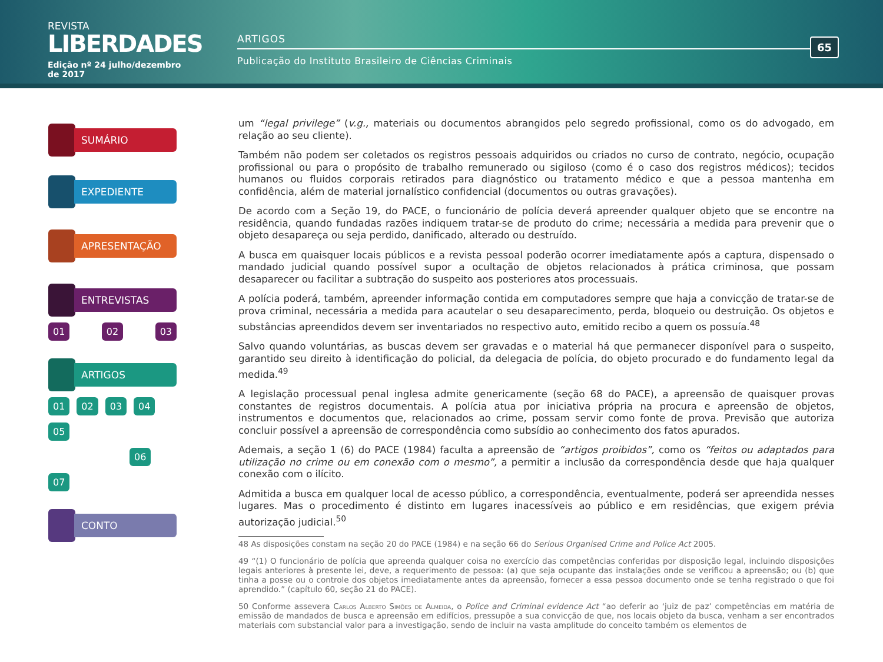REVISTA
LIBERDADES
Edição nº 24 julho/dezembro de 2017
ARTIGOS
Publicação do Instituto Brasileiro de Ciências Criminais
65
SUMÁRIO
EXPEDIENTE
APRESENTAÇÃO
ENTREVISTAS
01 02 03
ARTIGOS
01 02 03 04 05 06 07
CONTO
um “legal privilege” (v.g., materiais ou documentos abrangidos pelo segredo profissional, como os do advogado, em relação ao seu cliente).
Também não podem ser coletados os registros pessoais adquiridos ou criados no curso de contrato, negócio, ocupação profissional ou para o propósito de trabalho remunerado ou sigiloso (como é o caso dos registros médicos); tecidos humanos ou fluidos corporais retirados para diagnóstico ou tratamento médico e que a pessoa mantenha em confidência, além de material jornalístico confidencial (documentos ou outras gravações).
De acordo com a Seção 19, do PACE, o funcionário de polícia deverá apreender qualquer objeto que se encontre na residência, quando fundadas razões indiquem tratar-se de produto do crime; necessária a medida para prevenir que o objeto desapareça ou seja perdido, danificado, alterado ou destruído.
A busca em quaisquer locais públicos e a revista pessoal poderão ocorrer imediatamente após a captura, dispensado o mandado judicial quando possível supor a ocultação de objetos relacionados à prática criminosa, que possam desaparecer ou facilitar a subtração do suspeito aos posteriores atos processuais.
A polícia poderá, também, apreender informação contida em computadores sempre que haja a convicção de tratar-se de prova criminal, necessária a medida para acautelar o seu desaparecimento, perda, bloqueio ou destruição. Os objetos e substâncias apreendidos devem ser inventariados no respectivo auto, emitido recibo a quem os possuía.<sup>48</sup>
Salvo quando voluntárias, as buscas devem ser gravadas e o material há que permanecer disponível para o suspeito, garantido seu direito à identificação do policial, da delegacia de polícia, do objeto procurado e do fundamento legal da medida.<sup>49</sup>
A legislação processual penal inglesa admite genericamente (seção 68 do PACE), a apreensão de quaisquer provas constantes de registros documentais. A polícia atua por iniciativa própria na procura e apreensão de objetos, instrumentos e documentos que, relacionados ao crime, possam servir como fonte de prova. Previsão que autoriza concluir possível a apreensão de correspondência como subsídio ao conhecimento dos fatos apurados.
Ademais, a seção 1 (6) do PACE (1984) faculta a apreensão de “artigos proibidos”, como os “feitos ou adaptados para utilização no crime ou em conexão com o mesmo”, a permitir a inclusão da correspondência desde que haja qualquer conexão com o ilícito.
Admitida a busca em qualquer local de acesso público, a correspondência, eventualmente, poderá ser apreendida nesses lugares. Mas o procedimento é distinto em lugares inacessíveis ao público e em residências, que exigem prévia autorização judicial.<sup>50</sup>
48 As disposições constam na seção 20 do PACE (1984) e na seção 66 do Serious Organised Crime and Police Act 2005.
49 “(1) O funcionário de polícia que apreenda qualquer coisa no exercício das competências conferidas por disposição legal, incluindo disposições legais anteriores à presente lei, deve, a requerimento de pessoa: (a) que seja ocupante das instalações onde se verificou a apreensão; ou (b) que tinha a posse ou o controle dos objetos imediatamente antes da apreensão, fornecer a essa pessoa documento onde se tenha registrado o que foi aprendido.” (capítulo 60, seção 21 do PACE).
50 Conforme assevera Carlos Alberto Simões de Almeida, o Police and Criminal evidence Act “ao deferir ao ‘juiz de paz’ competências em matéria de emissão de mandados de busca e apreensão em edifícios, pressupõe a sua convicção de que, nos locais objeto da busca, venham a ser encontrados materiais com substancial valor para a investigação, sendo de incluir na vasta amplitude do conceito também os elementos de